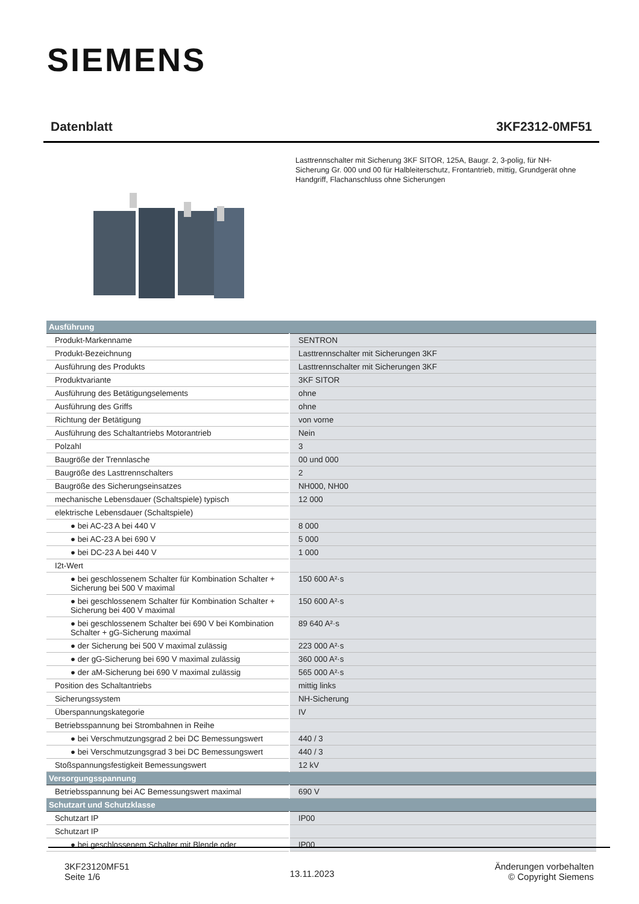SIEMENS
Datenblatt 3KF2312-0MF51
Lasttrennschalter mit Sicherung 3KF SITOR, 125A, Baugr. 2, 3-polig, für NH-Sicherung Gr. 000 und 00 für Halbleiterschutz, Frontantrieb, mittig, Grundgerät ohne Handgriff, Flachanschluss ohne Sicherungen
| Ausführung | |
| Produkt-Markenname | SENTRON |
| Produkt-Bezeichnung | Lasttrennschalter mit Sicherungen 3KF |
| Ausführung des Produkts | Lasttrennschalter mit Sicherungen 3KF |
| Produktvariante | 3KF SITOR |
| Ausführung des Betätigungselements | ohne |
| Ausführung des Griffs | ohne |
| Richtung der Betätigung | von vorne |
| Ausführung des Schaltantriebs Motorantrieb | Nein |
| Polzahl | 3 |
| Baugröße der Trennlasche | 00 und 000 |
| Baugröße des Lasttrennschalters | 2 |
| Baugröße des Sicherungseinsatzes | NH000, NH00 |
| mechanische Lebensdauer (Schaltspiele) typisch | 12 000 |
| elektrische Lebensdauer (Schaltspiele) | |
| ● bei AC-23 A bei 440 V | 8 000 |
| ● bei AC-23 A bei 690 V | 5 000 |
| ● bei DC-23 A bei 440 V | 1 000 |
| I2t-Wert | |
| ● bei geschlossenem Schalter für Kombination Schalter + Sicherung bei 500 V maximal | 150 600 A²·s |
| ● bei geschlossenem Schalter für Kombination Schalter + Sicherung bei 400 V maximal | 150 600 A²·s |
| ● bei geschlossenem Schalter bei 690 V bei Kombination Schalter + gG-Sicherung maximal | 89 640 A²·s |
| ● der Sicherung bei 500 V maximal zulässig | 223 000 A²·s |
| ● der gG-Sicherung bei 690 V maximal zulässig | 360 000 A²·s |
| ● der aM-Sicherung bei 690 V maximal zulässig | 565 000 A²·s |
| Position des Schaltantriebs | mittig links |
| Sicherungssystem | NH-Sicherung |
| Überspannungskategorie | IV |
| Betriebsspannung bei Strombahnen in Reihe | |
| ● bei Verschmutzungsgrad 2 bei DC Bemessungswert | 440 / 3 |
| ● bei Verschmutzungsgrad 3 bei DC Bemessungswert | 440 / 3 |
| Stoßspannungsfestigkeit Bemessungswert | 12 kV |
| Versorgungsspannung | |
| Betriebsspannung bei AC Bemessungswert maximal | 690 V |
| Schutzart und Schutzklasse | |
| Schutzart IP | IP00 |
| Schutzart IP | |
| ● bei geschlossenem Schalter mit Blende oder | IP00 |
3KF23120MF51
Seite 1/6
13.11.2023
Änderungen vorbehalten
© Copyright Siemens